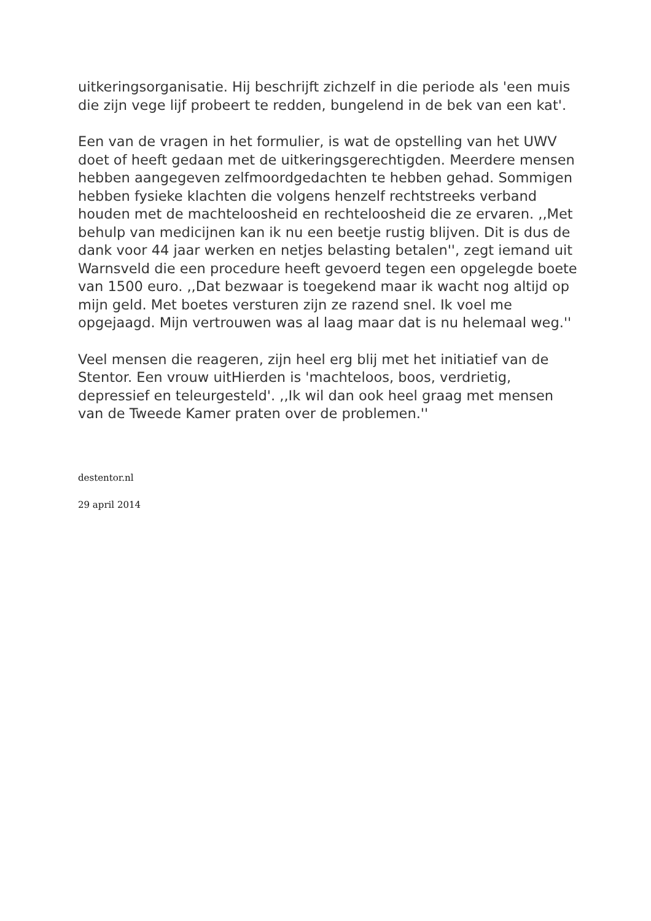uitkeringsorganisatie. Hij beschrijft zichzelf in die periode als 'een muis die zijn vege lijf probeert te redden, bungelend in de bek van een kat'.
Een van de vragen in het formulier, is wat de opstelling van het UWV doet of heeft gedaan met de uitkeringsgerechtigden. Meerdere mensen hebben aangegeven zelfmoordgedachten te hebben gehad. Sommigen hebben fysieke klachten die volgens henzelf rechtstreeks verband houden met de machteloosheid en rechteloosheid die ze ervaren. ,,Met behulp van medicijnen kan ik nu een beetje rustig blijven. Dit is dus de dank voor 44 jaar werken en netjes belasting betalen'', zegt iemand uit Warnsveld die een procedure heeft gevoerd tegen een opgelegde boete van 1500 euro. ,,Dat bezwaar is toegekend maar ik wacht nog altijd op mijn geld. Met boetes versturen zijn ze razend snel. Ik voel me opgejaagd. Mijn vertrouwen was al laag maar dat is nu helemaal weg.''
Veel mensen die reageren, zijn heel erg blij met het initiatief van de Stentor. Een vrouw uitHierden is 'machteloos, boos, verdrietig, depressief en teleurgesteld'. ,,Ik wil dan ook heel graag met mensen van de Tweede Kamer praten over de problemen.''
destentor.nl
29 april 2014